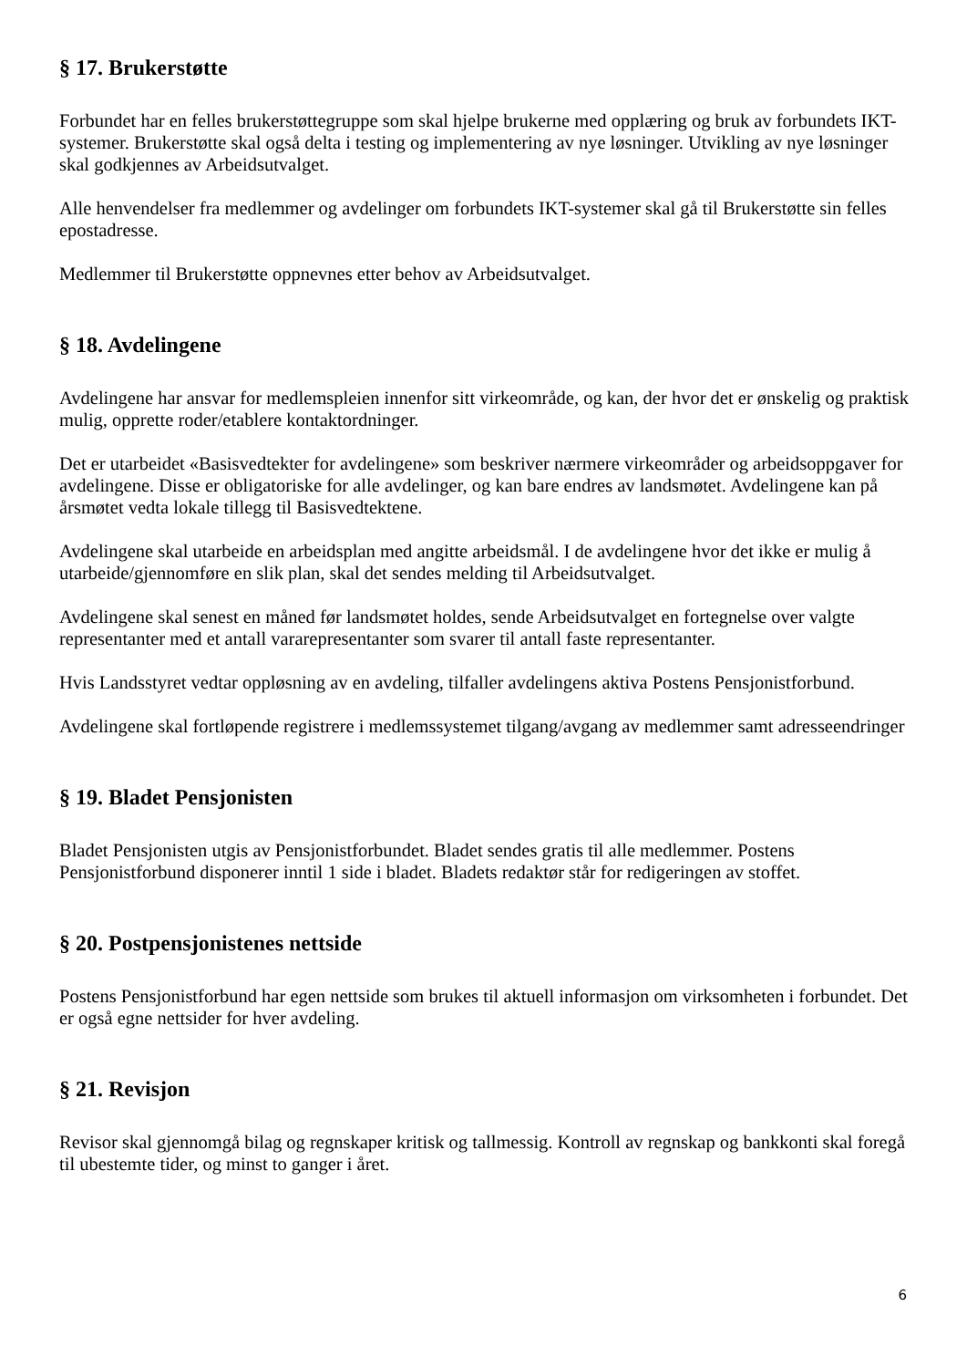§ 17. Brukerstøtte
Forbundet har en felles brukerstøttegruppe som skal hjelpe brukerne med opplæring og bruk av forbundets IKT-systemer. Brukerstøtte skal også delta i testing og implementering av nye løsninger. Utvikling av nye løsninger skal godkjennes av Arbeidsutvalget.
Alle henvendelser fra medlemmer og avdelinger om forbundets IKT-systemer skal gå til Brukerstøtte sin felles epostadresse.
Medlemmer til Brukerstøtte oppnevnes etter behov av Arbeidsutvalget.
§ 18. Avdelingene
Avdelingene har ansvar for medlemspleien innenfor sitt virkeområde, og kan, der hvor det er ønskelig og praktisk mulig, opprette roder/etablere kontaktordninger.
Det er utarbeidet «Basisvedtekter for avdelingene» som beskriver nærmere virkeområder og arbeidsoppgaver for avdelingene. Disse er obligatoriske for alle avdelinger, og kan bare endres av landsmøtet. Avdelingene kan på årsmøtet vedta lokale tillegg til Basisvedtektene.
Avdelingene skal utarbeide en arbeidsplan med angitte arbeidsmål. I de avdelingene hvor det ikke er mulig å utarbeide/gjennomføre en slik plan, skal det sendes melding til Arbeidsutvalget.
Avdelingene skal senest en måned før landsmøtet holdes, sende Arbeidsutvalget en fortegnelse over valgte representanter med et antall vararepresentanter som svarer til antall faste representanter.
Hvis Landsstyret vedtar oppløsning av en avdeling, tilfaller avdelingens aktiva Postens Pensjonistforbund.
Avdelingene skal fortløpende registrere i medlemssystemet tilgang/avgang av medlemmer samt adresseendringer
§ 19. Bladet Pensjonisten
Bladet Pensjonisten utgis av Pensjonistforbundet. Bladet sendes gratis til alle medlemmer. Postens Pensjonistforbund disponerer inntil 1 side i bladet. Bladets redaktør står for redigeringen av stoffet.
§ 20. Postpensjonistenes nettside
Postens Pensjonistforbund har egen nettside som brukes til aktuell informasjon om virksomheten i forbundet. Det er også egne nettsider for hver avdeling.
§ 21. Revisjon
Revisor skal gjennomgå bilag og regnskaper kritisk og tallmessig. Kontroll av regnskap og bankkonti skal foregå til ubestemte tider, og minst to ganger i året.
6